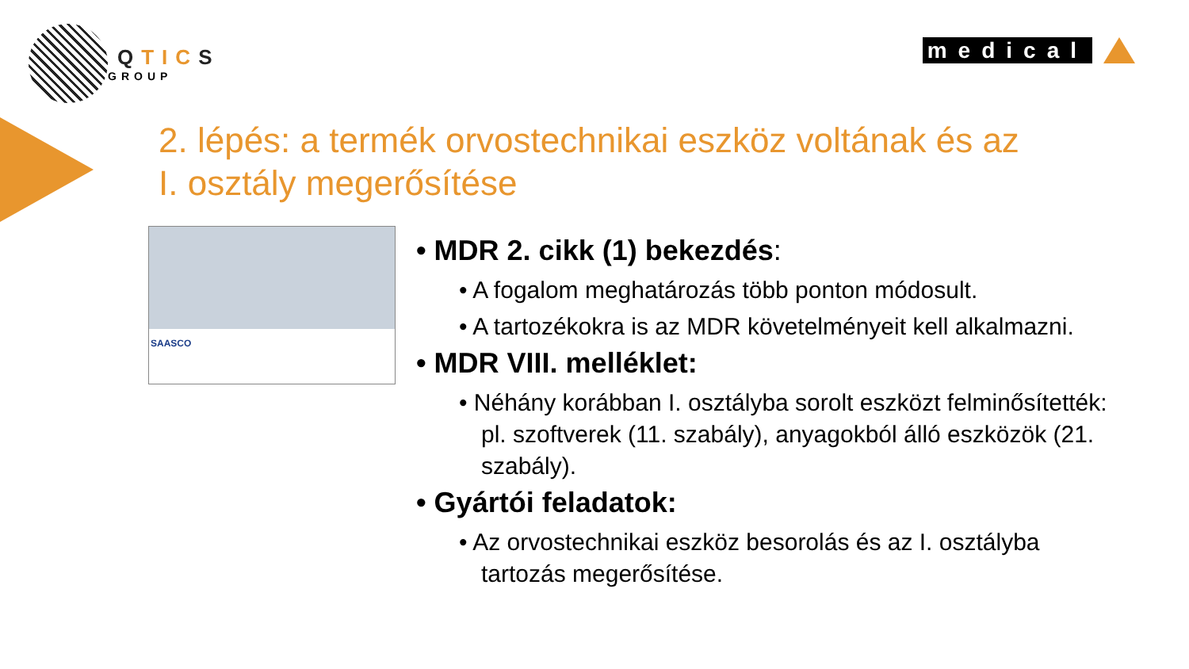QTICS
GROUP
medical
2. lépés: a termék orvostechnikai eszköz voltának és az I. osztály megerősítése
SAASCO
• MDR 2. cikk (1) bekezdés:
• A fogalom meghatározás több ponton módosult.
• A tartozékokra is az MDR követelményeit kell alkalmazni.
• MDR VIII. melléklet:
• Néhány korábban I. osztályba sorolt eszközt felminősítették: pl. szoftverek (11. szabály), anyagokból álló eszközök (21. szabály).
• Gyártói feladatok:
• Az orvostechnikai eszköz besorolás és az I. osztályba tartozás megerősítése.